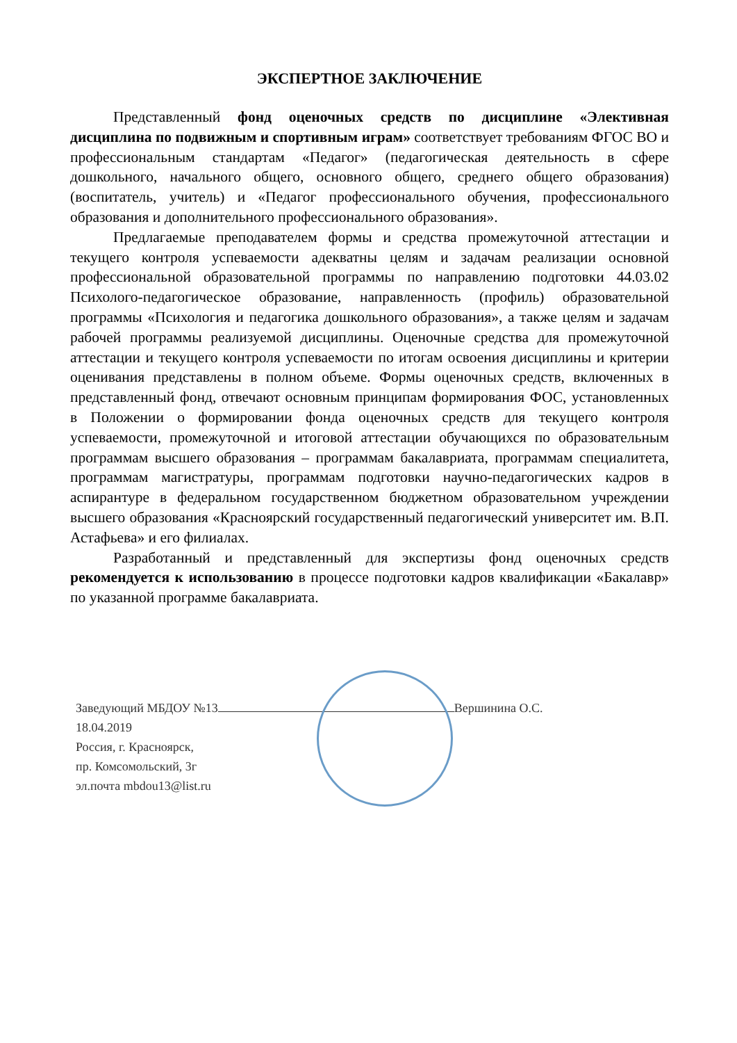ЭКСПЕРТНОЕ ЗАКЛЮЧЕНИЕ
Представленный фонд оценочных средств по дисциплине «Элективная дисциплина по подвижным и спортивным играм» соответствует требованиям ФГОС ВО и профессиональным стандартам «Педагог» (педагогическая деятельность в сфере дошкольного, начального общего, основного общего, среднего общего образования) (воспитатель, учитель) и «Педагог профессионального обучения, профессионального образования и дополнительного профессионального образования».
Предлагаемые преподавателем формы и средства промежуточной аттестации и текущего контроля успеваемости адекватны целям и задачам реализации основной профессиональной образовательной программы по направлению подготовки 44.03.02 Психолого-педагогическое образование, направленность (профиль) образовательной программы «Психология и педагогика дошкольного образования», а также целям и задачам рабочей программы реализуемой дисциплины. Оценочные средства для промежуточной аттестации и текущего контроля успеваемости по итогам освоения дисциплины и критерии оценивания представлены в полном объеме. Формы оценочных средств, включенных в представленный фонд, отвечают основным принципам формирования ФОС, установленных в Положении о формировании фонда оценочных средств для текущего контроля успеваемости, промежуточной и итоговой аттестации обучающихся по образовательным программам высшего образования – программам бакалавриата, программам специалитета, программам магистратуры, программам подготовки научно-педагогических кадров в аспирантуре в федеральном государственном бюджетном образовательном учреждении высшего образования «Красноярский государственный педагогический университет им. В.П. Астафьева» и его филиалах.
Разработанный и представленный для экспертизы фонд оценочных средств рекомендуется к использованию в процессе подготовки кадров квалификации «Бакалавр» по указанной программе бакалавриата.
Заведующий МБДОУ №13 Вершинина О.С.
18.04.2019
Россия, г. Красноярск,
пр. Комсомольский, 3г
эл.почта mbdou13@list.ru